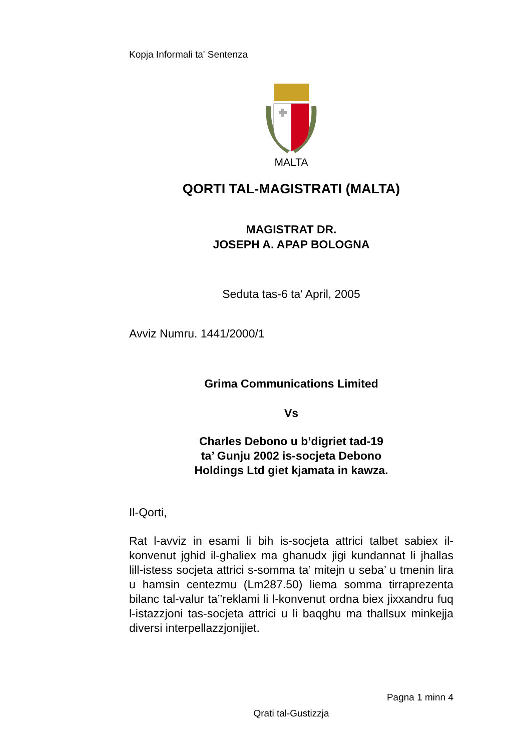Kopja Informali ta' Sentenza
MALTA
QORTI TAL-MAGISTRATI (MALTA)
MAGISTRAT DR.
JOSEPH A. APAP BOLOGNA
Seduta tas-6 ta' April, 2005
Avviz Numru. 1441/2000/1
Grima Communications Limited
Vs
Charles Debono u b’digriet tad-19
ta’ Gunju 2002 is-socjeta Debono
Holdings Ltd giet kjamata in kawza.
Il-Qorti,
Rat l-avviz in esami li bih is-socjeta attrici talbet sabiex il-konvenut jghid il-ghaliex ma ghanudx jigi kundannat li jhallas lill-istess socjeta attrici s-somma ta’ mitejn u seba’ u tmenin lira u hamsin centezmu (Lm287.50) liema somma tirraprezenta bilanc tal-valur ta’’reklami li l-konvenut ordna biex jixxandru fuq l-istazzjoni tas-socjeta attrici u li baqghu ma thallsux minkejja diversi interpellazzjonijiet.
Pagna 1 minn 4
Qrati tal-Gustizzja